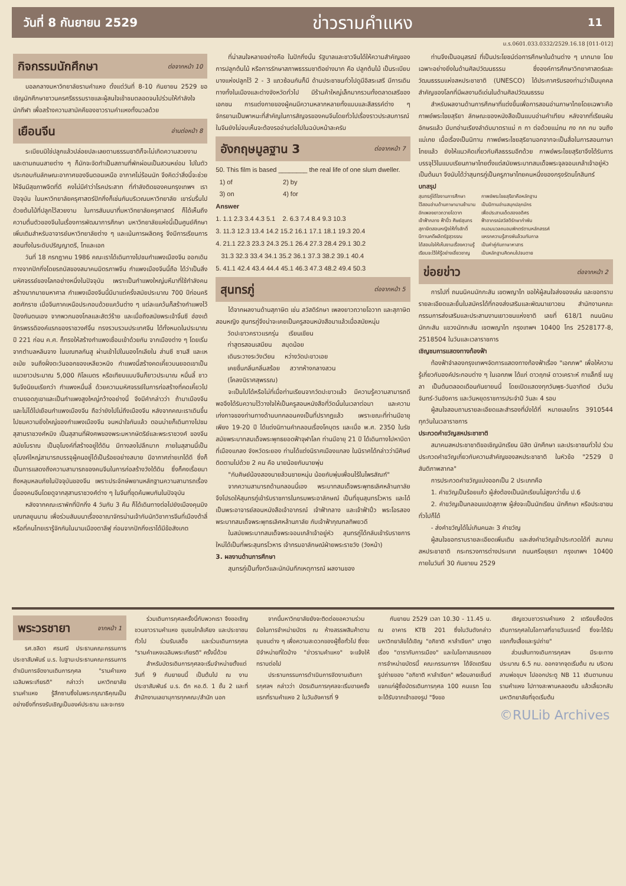วันที่ 8 กันยายน 2529 ข่าวรามคำแหง 11
ม.ร.0601.033.0332/2529.16.18 [011-012]
กิจกรรมนักศึกษา ต่อจากหน้า 10
บอลกลางมหาวิทยาลัยรามคำแหง ตั้งแต่วันที่ 8-10 กันยายน 2529 ขอเชิญนักศึกษาชาวนครศรีธรรมราชและผู้สนใจเข้าชมตลอดจนไปร่วมให้กำลังใจนักกีฬา เพื่อสร้างความสามัคคีของชาวรามคำแหงทั้งมวลด้วย
เยือนจีน อ่านต่อหน้า 8
ระเบียบมิใช่ปลูกแล้วปล่อยปละเลยตามธรรมชาติก็จะไม่เกิดความสวยงาม และตามถนนสายต่าง ๆ ก็มักจะจัดทำเป็นสถานที่พักผ่อนเป็นสวนหย่อม ไปในตัว ประกอบกับลักษณะอากาศของจีนตอนเหนือ อากาศไม่ร้อนนัก จึงคิดว่าสิ่งนี้จะช่วยให้จีนมีสุขภาพจิตที่ดี คงไม่มีคำว่าโรคประสาท ที่กำลังติดของคนกรุงเทพฯ เราปัจจุบัน ในมหาวิทยาลัยครุศาสตร์ปักกิ่งก็เช่นกันบริเวณมหาวิทยาลัย เขาร่มรื่นไปด้วยต้นไม้ที่ปลูกไว้สวยงาม ในการสัมมนาที่มหาวิทยาลัยครุศาสตร์ ก็ได้เห็นถึงความตื่นตัวของจีนในเรื่องการพัฒนาการศึกษา มหาวิทยาลัยแห่งนี้เป็นศูนย์ศึกษาเพิ่มเติมสำหรับอาจารย์มหาวิทยาลัยต่าง ๆ และเน้นการผลิตครู จึงมีการเรียนการสอนทั้งในระดับปริญญาตรี, โทและเอก
วันที่ 18 กรกฎาคม 1986 คณะเราได้เดินทางไปชมกำแพงเมืองจีน ออกเดินทางจากปักกิ่งโดยรถบัสของสมาคมมิตรภาพจีน กำแพงเมืองจีนนี้ถือ ได้ว่าเป็นสิ่งมหัศจรรย์ของโลกอย่างหนึ่งในปัจจุบัน เพราะเป็นกำแพงใหญ่มหึมาที่ใช้กำลังคนสร้างมากมายมหาศาล กำแพงเมืองจีนนี้มีมาแต่ครั้งสมัยประมาณ 700 ปีก่อนคริสตศักราช เมื่อจีนภาคเหนือประกอบด้วยแคว้นต่าง ๆ แต่ละแคว้นก็สร้างกำแพงไว้ป้องกันตนเอง จากพวกมองโกลและสัตว์ร้าย และเมื่อถึงสมัยพระเจ้าจิ๋นซี ฮ่องเต้ จักรพรรดิองค์แรกของราชวงศ์จิ๋น ทรงรวบรวมประเทศจีน ได้ทั้งหมดในประมาณปี 221 ก่อน ค.ศ. ก็ทรงให้สร้างกำแพงเชื่อมเข้าด้วยกัน จากเมืองต่าง ๆ โดยเริ่มจากตำบลหลินจาง ในมณฑลกันสู ผ่านเข้าไปในมองโกเลียใน ส่านซี ซานสี และเหอเป่ย จนถึงฝั่งตะวันออกของเหลียวหนิง กำแพงนี้สร้างคดเคี้ยวบนยอดเขาเป็นแนวยาวประมาณ 5,000 กิโลเมตร หรือเทียบแบบจีนก็ยาวประมาณ หมื่นลี้ ชาวจีนจึงนิยมเรียกว่า กำแพงหมื่นลี้ ด้วยความมหัศจรรย์ในการก่อสร้างที่คดเคี้ยวไปตามยอดภูเขาและเป็นกำแพงสูงใหญ่กว้างอย่างนี้ จึงมีคำกล่าวว่า ถ้ามาเมืองจีนและไม่ได้ไปเยือนกำแพงเมืองจีน ถือว่ายังไปไม่ถึงเมืองจีน หลังจากคณะเราเดินขึ้นไปชมความยิ่งใหญ่ของกำแพงเมืองจีน จนหนำใจกันแล้ว ตอนบ่ายก็เดินทางไปชมสุสานราชวงศ์หมิง เป็นสุสานที่ฝังศพของพระมหากษัตริย์และพระราชวงศ์ ของจีนสมัยโบราณ เป็นอุโมงค์ที่สร้างอยู่ใต้ดิน มีทางลงไปลึกมาก ภายในสุสานนี้เป็นอุโมงค์ใหญ่สามารถบรรจุผู้คนอยู่ได้เป็นร้อยอย่างสบาย มีอากาศถ่ายเทได้ดี ซึ่งก็เป็นการแสดงถึงความสามารถของคนจีนในการก่อสร้างวังใต้ดิน ซึ่งก็คงเรื่อยมาถึงหลุมหลบภัยในปัจจุบันของจีน เพราะประจักษ์พยานหลักฐานความสามารถเรื่องนี้ของคนจีนโดยดูจากสุสานราชวงศ์ต่าง ๆ ในจีนที่ขุดค้นพบกันในปัจจุบัน
หลังจากคณะเราพักที่ปักกิ่ง 4 วันกับ 3 คืน ก็ได้เดินทางต่อไปยังเมืองคุนมิง มณฑลยูนนาน เพื่อร่วมสัมมนาเรื่องอาณาจักรน่านเจ้ากับนักวิชาการจีนที่เมืองต้าลี่ หรือที่คนไทยเรารู้จักกันในนามเมืองตาลีฟู ก่อนจากปักกิ่งเราได้มีข้อสังเกต
ที่น่าสนใจหลายอย่างคือ ในปักกิ่งนั้น รัฐบาลและชาวจีนได้ให้ความสำคัญของการปลูกต้นไม้ หรือการรักษาสภาพธรรมชาติอย่างมาก คือ ปลูกต้นไม้ เป็นระเบียบ บางแห่งปลูกไว้ 2 - 3 แถวซ้อนกันก็มี ด้านประชาชนทั่วไปดูมีอิสระเสรี มีการเดินทางทั้งในเมืองและต่างจังหวัดทั่วไป มีร้านค้าใหญ่เล็กมากรวมทั้งตลาดเสรีของเอกชน การแต่งกายของผู้คนมีความหลากหลายทั้งแบบและสีสรรค์ต่าง ๆ จักรยานเป็นพาหนะที่สำคัญในการสัญจรของคนจีนโดยทั่วไปเรื่องราวประสบการณ์ในจีนยังไม่จบเห็นจะต้องรออ่านต่อไปในฉบับหน้าละครับ
อังกฤษมูลฐาน 3 ต่อจากหน้า 7
50. This film is based ________ the real life of one slum dweller.
1) of 2) by
3) on 4) for
Answer
1. 1.1 2.3 3.4 4.3 5.1 2. 6.3 7.4 8.4 9.3 10.3
3. 11.3 12.3 13.4 14.2 15.2 16.1 17.1 18.1 19.3 20.4
4. 21.1 22.3 23.3 24.3 25.1 26.4 27.3 28.4 29.1 30.2
31.3 32.3 33.4 34.1 35.2 36.1 37.3 38.2 39.1 40.4
5. 41.1 42.4 43.4 44.4 45.1 46.3 47.3 48.2 49.4 50.3
สุนทรภู่ ต่อจากหน้า 5
ได้จากผลงานด้านสุภาษิต เช่น สวัสดิรักษา เพลงยาวถวายโอวาท และสุภาษิตสอนหญิง สุนทรภู่จึงน่าจะเคยเป็นครูสอนหนังสือมาแล้วเมื่อสมัยหนุ่ม
วัดปะขาวคราวแรกรุ่น เรียนเขียน
ท่าสูตรสอนเสมียน สมุดน้อย
เดินระวางระวังเวียน หว่างวัดปะขาวเอย
เคยชื่นกลิ่นกลิ่นสร้อย สวาทห้างกลางสวน
(โคลงนิราศสุพรรณ)
จะเป็นไปได้หรือไม่ที่เมื่อท่านเรียนจากวัดปะขาวแล้ว มีความรู้ความสามารถดีพอจึงได้รับความไว้วางใจให้เป็นครูสอนหนังสือที่วัดนั้นในเวลาต่อมา และความเก่งกาจของท่านทางด้านบทกลอนคงเป็นที่ปรากฏแล้ว เพราะขณะที่ท่านมีอายุเพียง 19-20 ปี ได้แต่งนิทานคำกลอนเรื่องโคบุตร และเมื่อ พ.ศ. 2350 ในรัชสมัยพระบาทสมเด็จพระพุทธยอดฟ้าจุฬาโลก ท่านมีอายุ 21 ปี ได้เดินทางไปหาบิดาที่เมืองแกลง จังหวัดระยอง ท่านได้แต่งนิราศเมืองแกลง ในนิราศได้กล่าวว่ามีศิษย์ติดตามไปด้วย 2 คน คือ นายน้อยกับนายพุ่ม
"กับศิษย์น้องสองนายล้วนชายหนุ่ม น้อยกับพุ่มเพื่อนไร้ในไพรสัณฑ์"
จากความสามารถด้านกลอนนี้เอง พระบาทสมเด็จพระพุทธเลิศหล้านภาลัย จึงโปรดให้สุนทรภู่เข้ารับราชการในกรมพระอาลักษณ์ เป็นที่ขุนสุนทรโวหาร และได้เป็นพระอาจารย์สอนหนังสือเจ้าอาภรณ์ เจ้าฟ้ากลาง และเจ้าฟ้าปิ๋ว พระโอรสองพระบาทสมเด็จพระพุทธเลิศหล้านภาลัย กับเจ้าฟ้ากุณฑลทิพยวดี
ในสมัยพระบาทสมเด็จพระจอมเกล้าเจ้าอยู่หัว สุนทรภู่ได้กลับเข้ารับราชการใหม่ได้เป็นที่พระสุนทรโวหาร เจ้ากรมอาลักษณ์ฝ่ายพระราชวัง (วังหน้า)
3. ผลงานด้านการศึกษา
สุนทรภู่เป็นทั้งกวีและนักบันทึกเหตุการณ์ ผลงานของ
ท่านจึงเป็นอนุสรณ์ ที่เป็นประโยชน์ต่อการศึกษาในด้านต่าง ๆ มากมาย โดยเฉพาะอย่างยิ่งในด้านศิลปวัฒนธรรม ซึ่งองค์การศึกษาวิทยาศาสตร์และวัฒนธรรมแห่งสหประชาชาติ (UNESCO) ได้ประกาศรับรองท่านว่าเป็นบุคคลสำคัญของโลกที่มีผลงานดีเด่นในด้านศิลปวัฒนธรรม
สำหรับผลงานด้านการศึกษาที่แต่งขึ้นเพื่อการสอนอ่านภาษาไทยโดยเฉพาะคือ กาพย์พระไชยสุริยา ลักษณะของหนังสือเป็นแบบอ่านคำเทียบ หลังจากที่เรียนผันอักษรแล้ว มีบทอ่านเรียงลำดับมาตราแม่ ก กา ต่อด้วยแม่กน กง กก กบ จนถึงแม่เกย เนื้อเรื่องเป็นนิทาน กาพย์พระไชยสุริยานอกจากจะเป็นสื่อในการสอนภาษาไทยแล้ว ยังให้แนวคิดเกี่ยวกับศีลธรรมอีกด้วย กาพย์พระไชยสุริยาจึงได้รับการบรรจุไว้ในแบบเรียนภาษาไทยตั้งแต่สมัยพระบาทสมเด็จพระจุลจอมเกล้าเจ้าอยู่หัวเป็นต้นมา จึงนับได้ว่าสุนทรภู่เป็นครูภาษาไทยคนหนึ่งของกรุงรัตนโกสินทร์
บทสรุป
สุนทรภู่ได้ใจงานการศึกษา
ไว้สอนอ่านด้านภาษานานช้านาน
อักเพลงยาวถวายโอวาท
เจ้าฟ้ากลาง ฟ้าปิ๋ว ศิษย์สุนทร
สุภาษิตสอนหญิงให้ทั้งสักดิ์
นิทานคดีผลิตรัฐสุวรรณ
ได้สอนใจให้เห็นงามเรื่องความรู้
เรียนจะไว้ให้รู้อย่างเชี่ยวชาญ
กาพย์พระไชยสุริยาคือหลักฐาน
เป็นนิทานอ่านสนุกปลุกนักร
เพื่อประสานเด็ดสองอดิศร
ฟ้าอาภรณ์สวัสดิรักษากำพัน
ถนอมนวลถนอมพักตร์ตามหลักสรรค์
แหรกความรู้สารพันล้วนทันกาล
เป็นคำคู่กับภาษาหาสาร
เป็นหลักฐานคิดคนไปจนตาย
ข่อยข่าว ต่อจากหน้า 2
การไปที่ ถนนนิคมมักกะสัน เขตพญาไท ขอให้ผู้สนใจส่งของเล่น และขอทราบรายละเอียดและยื่นใบสมัครได้ที่กองส่งเสริมและพัฒนาเยาวชน สำนักงานคณะกรรมการส่งเสริมและประสานงานเยาวชนแห่งชาติ เลขที่ 618/1 ถนนนิคมมักกะสัน แขวงมักกะสัน เขตพญาไท กรุงเทพฯ 10400 โทร 2528177-8, 2518504 ในวันและเวลาราชการ
เชิญชมการแสดงทางท้องฟ้า
ท้องฟ้าจำลองกรุงเทพฯจัดการแสดงทางท้องฟ้าเรื่อง "เอกภพ" เพื่อให้ความรู้เกี่ยวกับองค์ประกอบต่าง ๆ ในเอกภพ ได้แก่ ดาวฤกษ์ ดาวเคราะห์ กาแล็กซี่ เนบูลา เป็นต้นตลอดเดือนกันยายนนี้ โดยเปิดแสดงทุกวันพุธ-วันอาทิตย์ เว้นวันจันทร์-วันอังคาร และวันหยุดราชการประจำปี วันละ 4 รอบ
ผู้สนใจสอบถามรายละเอียดและสำรองที่นั่งได้ที่ หมายเลขโทร 3910544 ทุกวันในเวลาราชการ
ประกวดคำขวัญสหประชาชาติ
สมาคมสหประชาชาติขอเชิญนักเรียน นิสิต นักศึกษา และประชาชนทั่วไป ร่วมประกวดคำขวัญเกี่ยวกับความสำคัญของสหประชาชาติ ในหัวข้อ "2529 ปีสันติภาพสากล"
การประกวดคำขวัญแบ่งออกเป็น 2 ประเภทคือ
1. คำขวัญเป็นร้อยแก้ว ผู้ส่งต้องเป็นนักเรียนไม่สูงกว่าชั้น ป.6
2. คำขวัญเป็นกลอนแปดสุภาพ ผู้ส่งจะเป็นนักเรียน นักศึกษา หรือประชาชนทั่วไปก็ได้
- ส่งคำขวัญได้ไม่เกินคนละ 3 คำขวัญ
ผู้สนใจขอทราบรายละเอียดเพิ่มเติม และส่งคำขวัญเข้าประกวดได้ที่ สมาคมสหประชาชาติ กระทรวงการต่างประเทศ ถนนศรีอยุธยา กรุงเทพฯ 10400 ภายในวันที่ 30 กันยายน 2529
พระวรชายา จากหน้า 1
รศ.ชลิดา ศรมณี ประธานคณะกรรมการประชาสัมพันธ์ ม.ร. ในฐานะประธานคณะกรรมการดำเนินการจัดงานเดินการกุศล "รามคำแหงเฉลิมพระเกียรติ" กล่าวว่า มหาวิทยาลัยรามคำแหง รู้สึกซาบซึ้งในพระกรุณาธิคุณเป็นอย่างยิ่งที่ทรงรับเชิญเป็นองค์ประธาน และจะทรง
ร่วมเดินการกุศลครั้งนี้กับพวกเรา จึงขอเชิญชวนชาวรามคำแหง ชุมชนใกล้เคียง และประชาชนทั่วไป ร่วมรับเสด็จ และร่วมเดินการกุศล "รามคำแหงเฉลิมพระเกียรติ" ครั้งนี้ด้วย
สำหรับบัตรเดินการกุศลจะเริ่มจำหน่ายตั้งแต่วันที่ 9 กันยายนนี้ เป็นต้นไป ณ งานประชาสัมพันธ์ ม.ร. ตึก หอ.ดี. 1 ชั้น 2 และที่สำนักงานเลขานุการทุกคณะ/สำนัก นอก
จากนี้มหาวิทยาลัยยังจะติดต่อขอความร่วมมือในการจำหน่ายบัตร ณ ห้างสรรพสินค้าตามชุมชนต่าง ๆ เพื่อความสะดวกของผู้ซื้อทั่วไป ซึ่งจะมีจำหน่ายที่ใดบ้าง "ข่าวรามคำแหง" จะแจ้งให้ทราบต่อไป
ประธานกรรมการดำเนินการจัดงานเดินการกุศลฯ กล่าวว่า บัตรเดินการกุศลจะเริ่มขายครั้งแรกที่รามคำแหง 2 ในวันอังคารที่ 9
กันยายน 2529 เวลา 10.30 - 11.45 น. ณ อาคาร KTB 201 ซึ่งในวันดังกล่าว มหาวิทยาลัยได้เชิญ "อภิชาติ หาลำเจียก" มาพูดเรื่อง "ดารากับการเมือง" และในโอกาสแรกของการจำหน่ายบัตรนี้ คณะกรรมการฯ ได้จัดเตรียมรูปถ่ายของ "อภิชาติ หาลำเจียก" พร้อมลายเซ็นต์แจกแก่ผู้ซื้อบัตรเดินการกุศล 100 คนแรก โดยจะได้รับจากเจ้าของรูป "จึงขอ
เชิญชวนชาวรามคำแหง 2 เตรียมซื้อบัตรเดินการกุศลในโอกาสที่ขายวันแรกนี้ ซึ่งจะได้รับแจกทั้งเสื้อและรูปถ่าย"
ส่วนเส้นทางเดินการกุศลฯ มีระยะทางประมาณ 6.5 กม. ออกจากจุดเริ่มต้น ณ บริเวณลานพ่อขุนฯ ไปออกประตู NB 11 เดินตามถนนรามคำแหง ไปทางสะพานคลองตัน แล้วเลี้ยวกลับมหาวิทยาลัยที่จุดเริ่มต้น
©RULib Archives